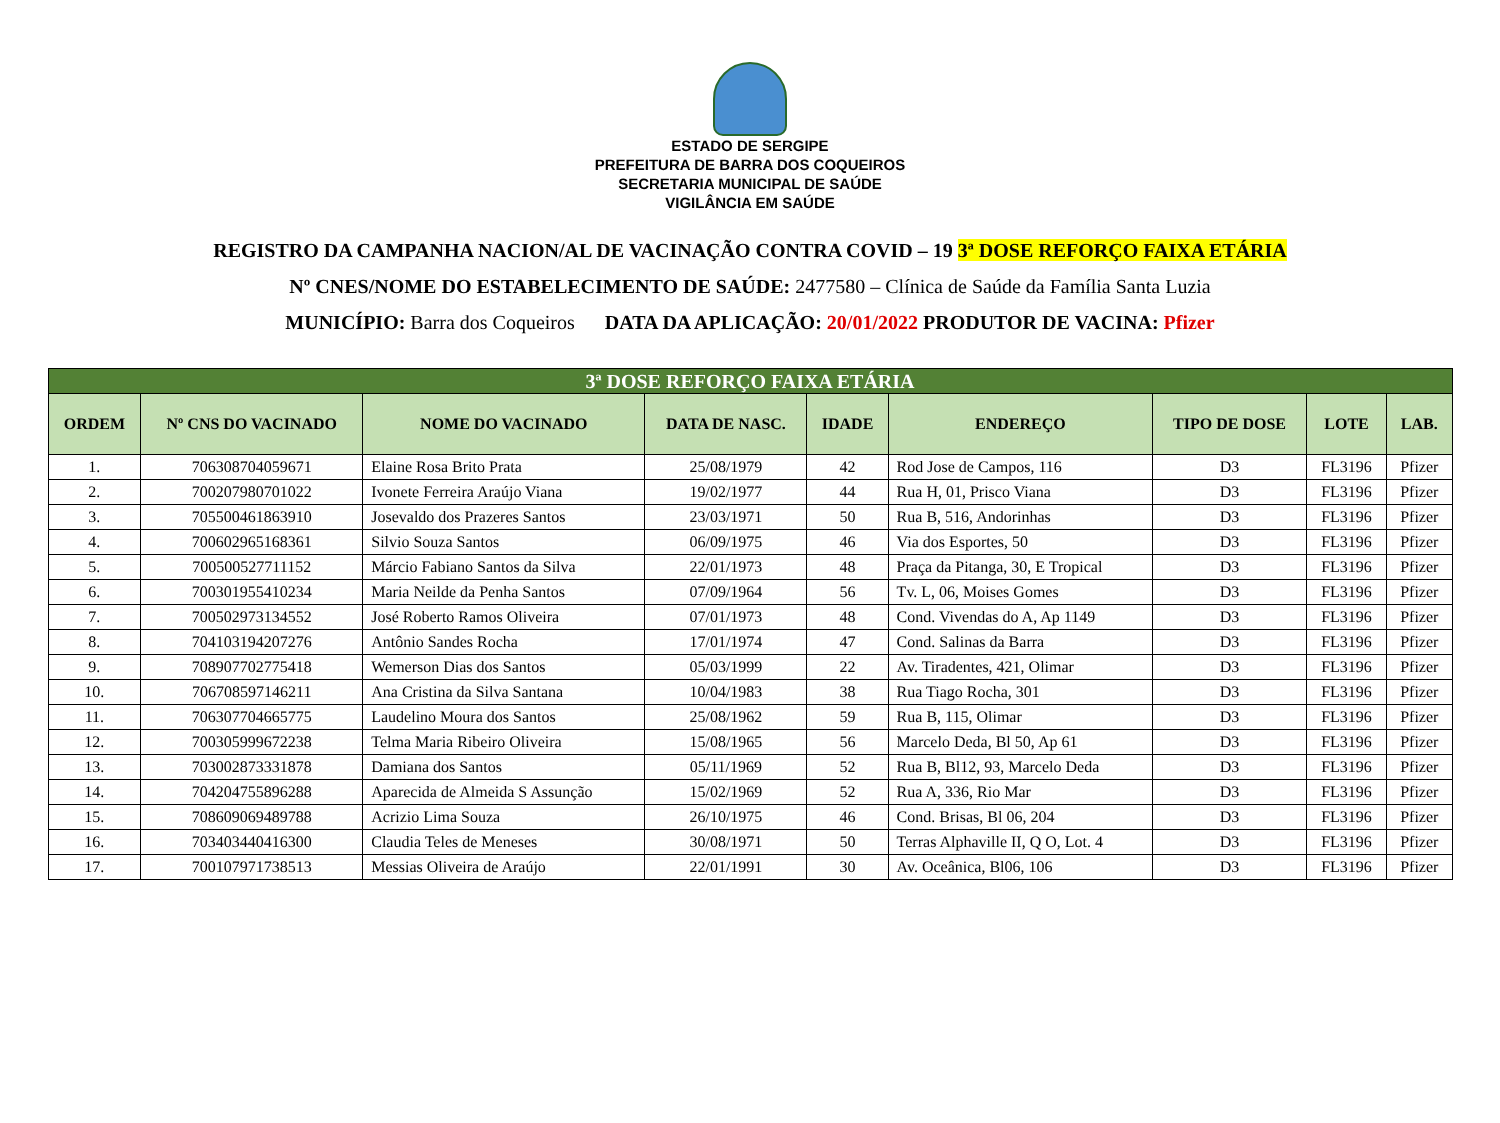ESTADO DE SERGIPE
PREFEITURA DE BARRA DOS COQUEIROS
SECRETARIA MUNICIPAL DE SAÚDE
VIGILÂNCIA EM SAÚDE
REGISTRO DA CAMPANHA NACION/AL DE VACINAÇÃO CONTRA COVID – 19 3ª DOSE REFORÇO FAIXA ETÁRIA
Nº CNES/NOME DO ESTABELECIMENTO DE SAÚDE: 2477580 – Clínica de Saúde da Família Santa Luzia
MUNICÍPIO: Barra dos Coqueiros DATA DA APLICAÇÃO: 20/01/2022 PRODUTOR DE VACINA: Pfizer
| 3ª DOSE REFORÇO FAIXA ETÁRIA | | | | | | | | |
| --- | --- | --- | --- | --- | --- | --- | --- | --- |
| ORDEM | Nº CNS DO VACINADO | NOME DO VACINADO | DATA DE NASC. | IDADE | ENDEREÇO | TIPO DE DOSE | LOTE | LAB. |
| 1. | 706308704059671 | Elaine Rosa Brito Prata | 25/08/1979 | 42 | Rod Jose de Campos, 116 | D3 | FL3196 | Pfizer |
| 2. | 700207980701022 | Ivonete Ferreira Araújo Viana | 19/02/1977 | 44 | Rua H, 01, Prisco Viana | D3 | FL3196 | Pfizer |
| 3. | 705500461863910 | Josevaldo dos Prazeres Santos | 23/03/1971 | 50 | Rua B, 516, Andorinhas | D3 | FL3196 | Pfizer |
| 4. | 700602965168361 | Silvio Souza Santos | 06/09/1975 | 46 | Via dos Esportes, 50 | D3 | FL3196 | Pfizer |
| 5. | 700500527711152 | Márcio Fabiano Santos da Silva | 22/01/1973 | 48 | Praça da Pitanga, 30, E Tropical | D3 | FL3196 | Pfizer |
| 6. | 700301955410234 | Maria Neilde da Penha Santos | 07/09/1964 | 56 | Tv. L, 06, Moises Gomes | D3 | FL3196 | Pfizer |
| 7. | 700502973134552 | José Roberto Ramos Oliveira | 07/01/1973 | 48 | Cond. Vivendas do A, Ap 1149 | D3 | FL3196 | Pfizer |
| 8. | 704103194207276 | Antônio Sandes Rocha | 17/01/1974 | 47 | Cond. Salinas da Barra | D3 | FL3196 | Pfizer |
| 9. | 708907702775418 | Wemerson Dias dos Santos | 05/03/1999 | 22 | Av. Tiradentes, 421, Olimar | D3 | FL3196 | Pfizer |
| 10. | 706708597146211 | Ana Cristina da Silva Santana | 10/04/1983 | 38 | Rua Tiago Rocha, 301 | D3 | FL3196 | Pfizer |
| 11. | 706307704665775 | Laudelino Moura dos Santos | 25/08/1962 | 59 | Rua B, 115, Olimar | D3 | FL3196 | Pfizer |
| 12. | 700305999672238 | Telma Maria Ribeiro Oliveira | 15/08/1965 | 56 | Marcelo Deda, Bl 50, Ap 61 | D3 | FL3196 | Pfizer |
| 13. | 703002873331878 | Damiana dos Santos | 05/11/1969 | 52 | Rua B, Bl12, 93, Marcelo Deda | D3 | FL3196 | Pfizer |
| 14. | 704204755896288 | Aparecida de Almeida S Assunção | 15/02/1969 | 52 | Rua A, 336, Rio Mar | D3 | FL3196 | Pfizer |
| 15. | 708609069489788 | Acrizio Lima Souza | 26/10/1975 | 46 | Cond. Brisas, Bl 06, 204 | D3 | FL3196 | Pfizer |
| 16. | 703403440416300 | Claudia Teles de Meneses | 30/08/1971 | 50 | Terras Alphaville II, Q O, Lot. 4 | D3 | FL3196 | Pfizer |
| 17. | 700107971738513 | Messias Oliveira de Araújo | 22/01/1991 | 30 | Av. Oceânica, Bl06, 106 | D3 | FL3196 | Pfizer |